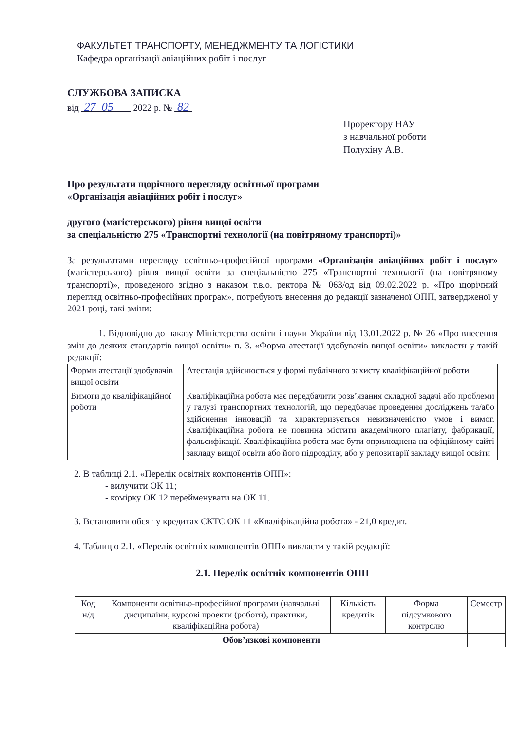ФАКУЛЬТЕТ ТРАНСПОРТУ, МЕНЕДЖМЕНТУ ТА ЛОГІСТИКИ
Кафедра організації авіаційних робіт і послуг
СЛУЖБОВА ЗАПИСКА
від 27 05 2022 р. № 82
Проректору НАУ
з навчальної роботи
Полухіну А.В.
Про результати щорічного перегляду освітньої програми
«Організація авіаційних робіт і послуг»
другого (магістерського) рівня вищої освіти
за спеціальністю 275 «Транспортні технології (на повітряному транспорті)»
За результатами перегляду освітньо-професійної програми «Організація авіаційних робіт і послуг» (магістерського) рівня вищої освіти за спеціальністю 275 «Транспортні технології (на повітряному транспорті)», проведеного згідно з наказом т.в.о. ректора № 063/од від 09.02.2022 р. «Про щорічний перегляд освітньо-професійних програм», потребують внесення до редакції зазначеної ОПП, затвердженої у 2021 році, такі зміни:
1. Відповідно до наказу Міністерства освіти і науки України від 13.01.2022 р. № 26 «Про внесення змін до деяких стандартів вищої освіти» п. 3. «Форма атестації здобувачів вищої освіти» викласти у такій редакції:
| Форми атестації здобувачів вищої освіти | Атестація здійснюється у формі публічного захисту кваліфікаційної роботи |
| Вимоги до кваліфікаційної роботи | Кваліфікаційна робота має передбачити розв’язання складної задачі або проблеми у галузі транспортних технологій, що передбачає проведення досліджень та/або здійснення інновацій та характеризується невизначеністю умов і вимог. Кваліфікаційна робота не повинна містити академічного плагіату, фабрикації, фальсифікації. Кваліфікаційна робота має бути оприлюднена на офіційному сайті закладу вищої освіти або його підрозділу, або у репозитарії закладу вищої освіти |
2. В таблиці 2.1. «Перелік освітніх компонентів ОПП»:
- вилучити ОК 11;
- комірку ОК 12 перейменувати на ОК 11.
3. Встановити обсяг у кредитах ЄКТС ОК 11 «Кваліфікаційна робота» - 21,0 кредит.
4. Таблицю 2.1. «Перелік освітніх компонентів ОПП» викласти у такій редакції:
2.1. Перелік освітніх компонентів ОПП
| Код н/д | Компоненти освітньо-професійної програми (навчальні дисципліни, курсові проекти (роботи), практики, кваліфікаційна робота) | Кількість кредитів | Форма підсумкового контролю | Семестр |
| --- | --- | --- | --- | --- |
| Обов’язкові компоненти | | | | |